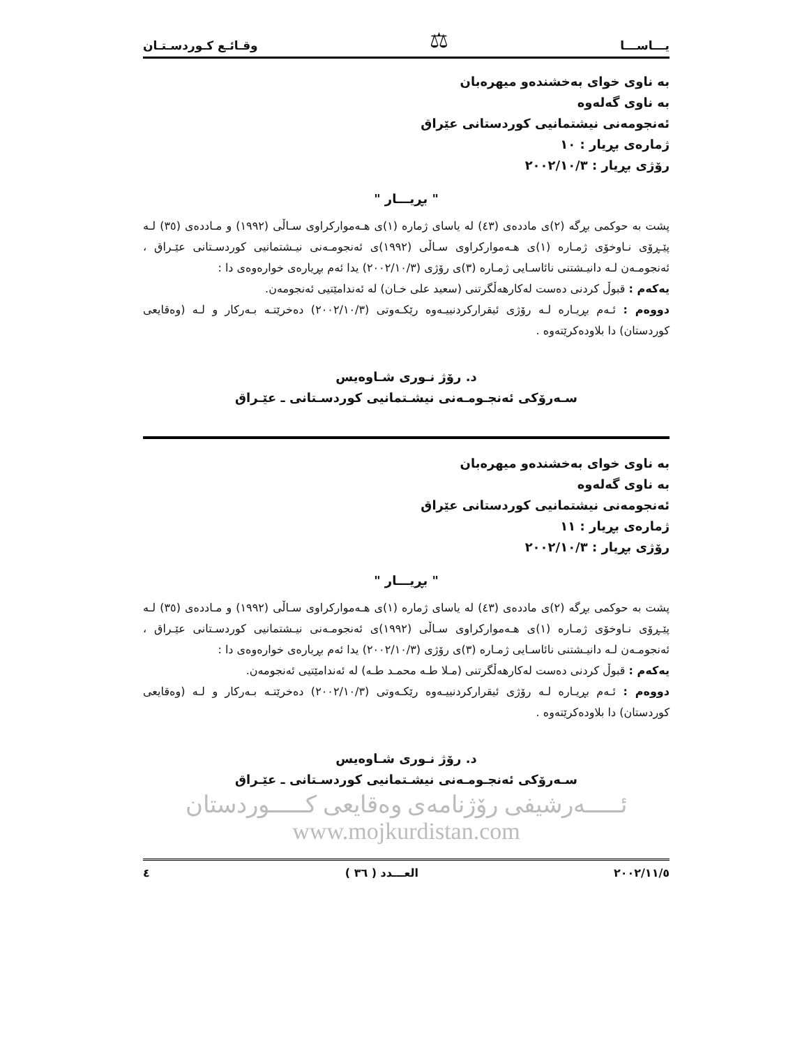یـــاســـا ⚖ وقـائـع كـوردسـتـان
بە ناوی خوای بەخشندەو میهرەبان
بە ناوی گەلەوە
ئەنجومەنی نیشتمانیی كوردستانی عێراق
ژمارەی بڕیار : ١٠
رۆژی بڕیار : ٢٠٠٢/١٠/٣
" بڕیـــار "
پشت بە حوكمی بڕگە (٢)ی ماددەی (٤٣) لە یاسای ژمارە (١)ی هـەموارکراوی سـاڵی (١٩٩٢) و مـاددەی (٣٥) لـە پێـڕۆی نـاوخۆی ژمـارە (١)ی هـەموارکراوی سـاڵی (١٩٩٢)ی ئەنجومـەنی نیـشتمانیی كوردسـتانی عێـراق ، ئەنجومـەن لـە دانیـشتنی نائاسـایی ژمـارە (٣)ی رۆژی (٢٠٠٢/١٠/٣) یدا ئەم بڕیارەی خوارەوەی دا :
یەكەم : قبوڵ كردنی دەست لەكارهەڵگرتنی (سعید علی خـان) لە ئەندامێتیی ئەنجومەن.
دووەم : ئـەم بڕیـارە لـە رۆژی ئیقرارکردنییـەوە رێكـەوتی (٢٠٠٢/١٠/٣) دەخرێتـە بـەركار و لـە (وەقایعی كوردستان) دا بلاودەكرێتەوە .
د. رۆژ نـوری شـاوەیس
سـەرۆكی ئەنجـومـەنی نیشـتمانیی كوردسـتانی ـ عێـراق
بە ناوی خوای بەخشندەو میهرەبان
بە ناوی گەلەوە
ئەنجومەنی نیشتمانیی كوردستانی عێراق
ژمارەی بڕیار : ١١
رۆژی بڕیار : ٢٠٠٢/١٠/٣
" بڕیـــار "
پشت بە حوكمی بڕگە (٢)ی ماددەی (٤٣) لە یاسای ژمارە (١)ی هـەموارکراوی سـاڵی (١٩٩٢) و مـاددەی (٣٥) لـە پێـڕۆی نـاوخۆی ژمـارە (١)ی هـەموارکراوی سـاڵی (١٩٩٢)ی ئەنجومـەنی نیـشتمانیی كوردسـتانی عێـراق ، ئەنجومـەن لـە دانیـشتنی نائاسـایی ژمـارە (٣)ی رۆژی (٢٠٠٢/١٠/٣) یدا ئەم بڕیارەی خوارەوەی دا :
یەكەم : قبوڵ كردنی دەست لەكارهەڵگرتنی (مـلا طـە محمـد طـە) لە ئەندامێتیی ئەنجومەن.
دووەم : ئـەم بڕیـارە لـە رۆژی ئیقرارکردنییـەوە رێكـەوتی (٢٠٠٢/١٠/٣) دەخرێتـە بـەركار و لـە (وەقایعی كوردستان) دا بلاودەكرێتەوە .
د. رۆژ نـوری شـاوەیس
سـەرۆكی ئەنجـومـەنی نیشـتمانیی كوردسـتانی ـ عێـراق
ئـــــەرشیفی رۆژنامەی وەقایعی كـــــوردستان
www.mojkurdistan.com
٢٠٠٢/١١/٥ العـــدد ( ٣٦ ) ٤